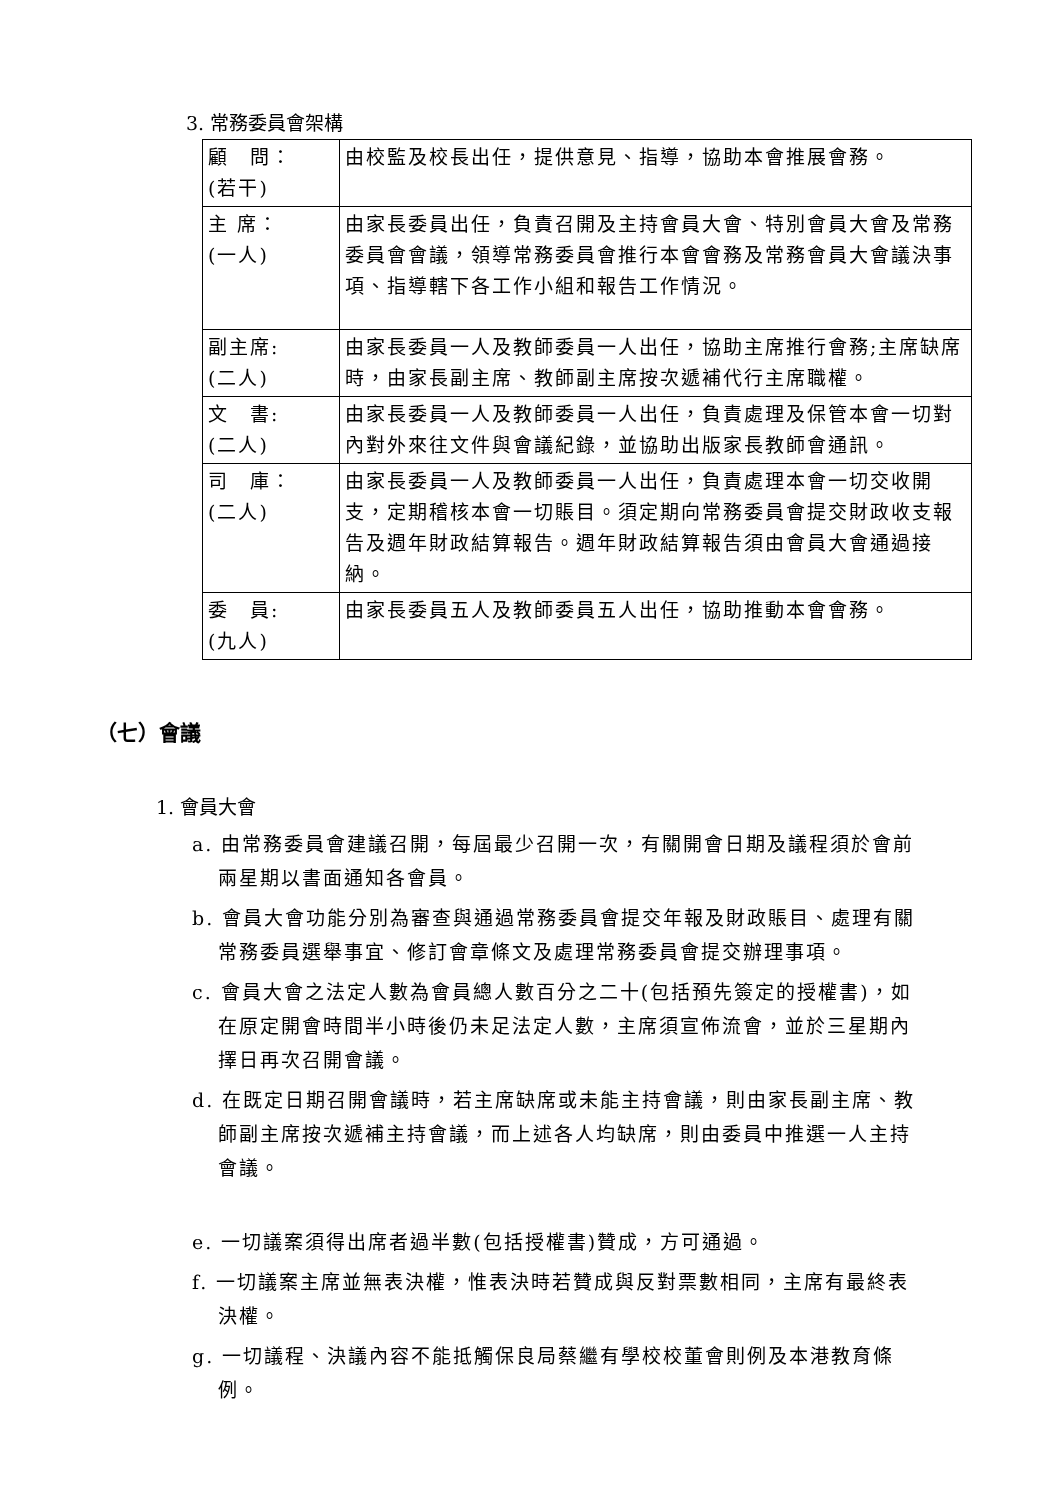3. 常務委員會架構
| 顧 問： (若干) | 由校監及校長出任，提供意見、指導，協助本會推展會務。 |
| 主 席： (一人) | 由家長委員出任，負責召開及主持會員大會、特別會員大會及常務委員會會議，領導常務委員會推行本會會務及常務會員大會議決事項、指導轄下各工作小組和報告工作情況。 |
| 副主席: (二人) | 由家長委員一人及教師委員一人出任，協助主席推行會務;主席缺席時，由家長副主席、教師副主席按次遞補代行主席職權。 |
| 文 書: (二人) | 由家長委員一人及教師委員一人出任，負責處理及保管本會一切對內對外來往文件與會議紀錄，並協助出版家長教師會通訊。 |
| 司 庫： (二人) | 由家長委員一人及教師委員一人出任，負責處理本會一切交收開支，定期稽核本會一切賬目。須定期向常務委員會提交財政收支報告及週年財政結算報告。週年財政結算報告須由會員大會通過接納。 |
| 委 員: (九人) | 由家長委員五人及教師委員五人出任，協助推動本會會務。 |
（七）會議
1. 會員大會
a. 由常務委員會建議召開，每屆最少召開一次，有關開會日期及議程須於會前兩星期以書面通知各會員。
b. 會員大會功能分別為審查與通過常務委員會提交年報及財政賬目、處理有關常務委員選舉事宜、修訂會章條文及處理常務委員會提交辦理事項。
c. 會員大會之法定人數為會員總人數百分之二十(包括預先簽定的授權書)，如在原定開會時間半小時後仍未足法定人數，主席須宣佈流會，並於三星期內擇日再次召開會議。
d. 在既定日期召開會議時，若主席缺席或未能主持會議，則由家長副主席、教師副主席按次遞補主持會議，而上述各人均缺席，則由委員中推選一人主持會議。
e. 一切議案須得出席者過半數(包括授權書)贊成，方可通過。
f. 一切議案主席並無表決權，惟表決時若贊成與反對票數相同，主席有最終表決權。
g. 一切議程、決議內容不能抵觸保良局蔡繼有學校校董會則例及本港教育條例。